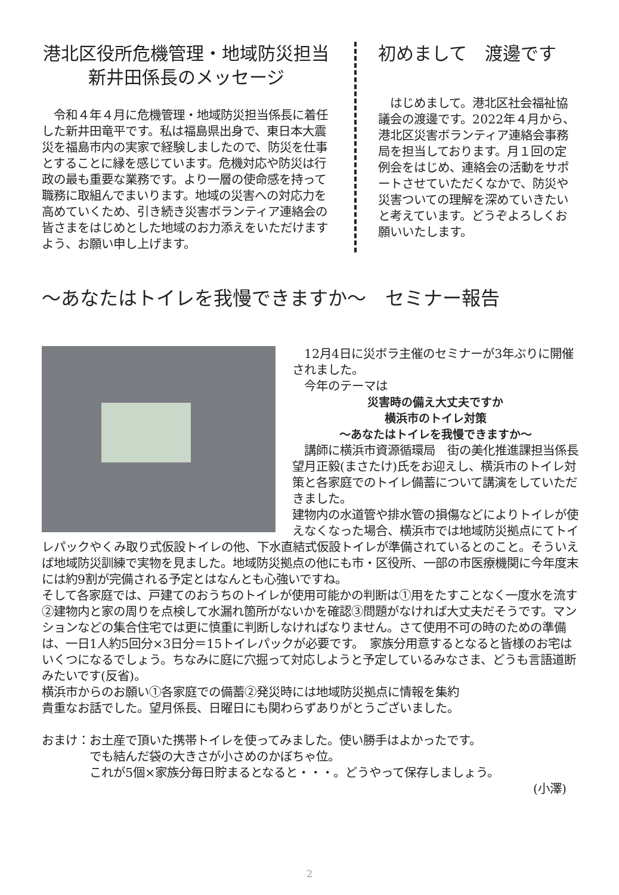港北区役所危機管理・地域防災担当
新井田係長のメッセージ
　令和４年４月に危機管理・地域防災担当係長に着任した新井田竜平です。私は福島県出身で、東日本大震災を福島市内の実家で経験しましたので、防災を仕事とすることに縁を感じています。危機対応や防災は行政の最も重要な業務です。より一層の使命感を持って職務に取組んでまいります。地域の災害への対応力を高めていくため、引き続き災害ボランティア連絡会の皆さまをはじめとした地域のお力添えをいただけますよう、お願い申し上げます。
初めまして　渡邊です
　はじめまして。港北区社会福祉協議会の渡邊です。2022年４月から、港北区災害ボランティア連絡会事務局を担当しております。月１回の定例会をはじめ、連絡会の活動をサポートさせていただくなかで、防災や災害ついての理解を深めていきたいと考えています。どうぞよろしくお願いいたします。
～あなたはトイレを我慢できますか～　セミナー報告
　12月4日に災ボラ主催のセミナーが3年ぶりに開催されました。
　今年のテーマは
災害時の備え大丈夫ですか
横浜市のトイレ対策
～あなたはトイレを我慢できますか～
　講師に横浜市資源循環局　街の美化推進課担当係長　望月正毅(まさたけ)氏をお迎えし、横浜市のトイレ対策と各家庭でのトイレ備蓄について講演をしていただきました。
建物内の水道管や排水管の損傷などによりトイレが使えなくなった場合、横浜市では地域防災拠点にてトイレパックやくみ取り式仮設トイレの他、下水直結式仮設トイレが準備されているとのこと。そういえば地域防災訓練で実物を見ました。地域防災拠点の他にも市・区役所、一部の市医療機関に今年度末には約9割が完備される予定とはなんとも心強いですね。
そして各家庭では、戸建てのおうちのトイレが使用可能かの判断は①用をたすことなく一度水を流す②建物内と家の周りを点検して水漏れ箇所がないかを確認③問題がなければ大丈夫だそうです。マンションなどの集合住宅では更に慎重に判断しなければなりません。さて使用不可の時のための準備は、一日1人約5回分×3日分＝15トイレパックが必要です。　家族分用意するとなると皆様のお宅はいくつになるでしょう。ちなみに庭に穴掘って対応しようと予定しているみなさま、どうも言語道断みたいです(反省)。
横浜市からのお願い①各家庭での備蓄②発災時には地域防災拠点に情報を集約
貴重なお話でした。望月係長、日曜日にも関わらずありがとうございました。
おまけ：お土産で頂いた携帯トイレを使ってみました。使い勝手はよかったです。
　　　　でも結んだ袋の大きさが小さめのかぼちゃ位。
　　　　これが5個×家族分毎日貯まるとなると・・・。どうやって保存しましょう。
(小澤)
2